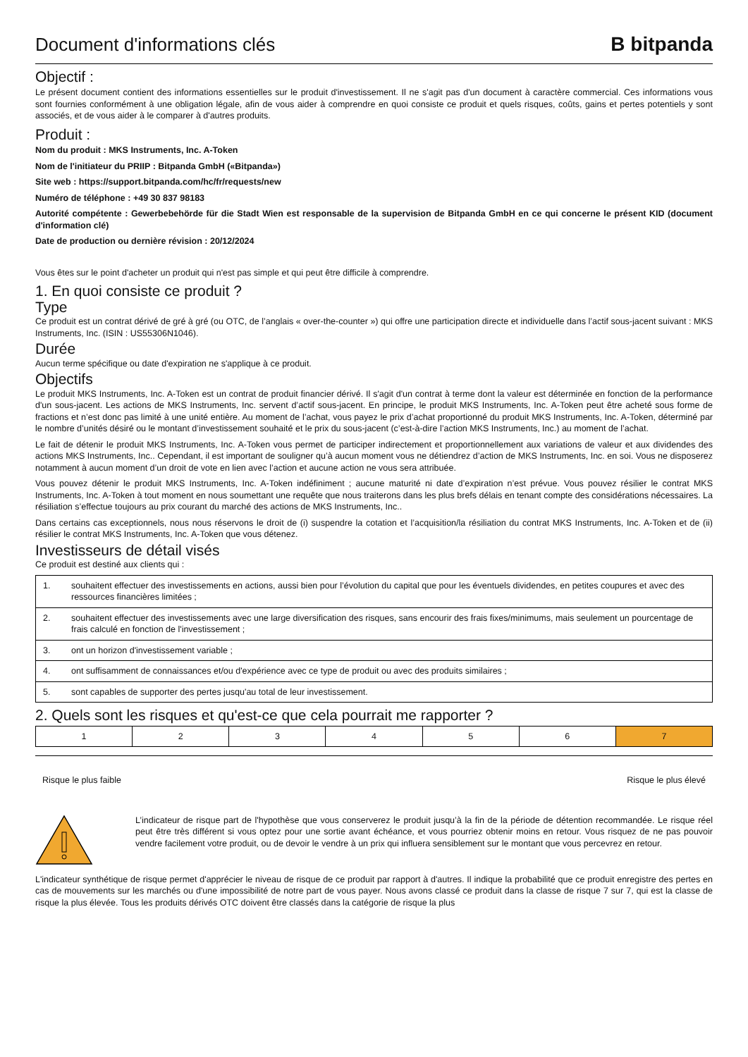Document d'informations clés
B bitpanda
Objectif :
Le présent document contient des informations essentielles sur le produit d'investissement. Il ne s'agit pas d'un document à caractère commercial. Ces informations vous sont fournies conformément à une obligation légale, afin de vous aider à comprendre en quoi consiste ce produit et quels risques, coûts, gains et pertes potentiels y sont associés, et de vous aider à le comparer à d'autres produits.
Produit :
Nom du produit : MKS Instruments, Inc. A-Token
Nom de l'initiateur du PRIIP : Bitpanda GmbH («Bitpanda»)
Site web : https://support.bitpanda.com/hc/fr/requests/new
Numéro de téléphone : +49 30 837 98183
Autorité compétente : Gewerbebehörde für die Stadt Wien est responsable de la supervision de Bitpanda GmbH en ce qui concerne le présent KID (document d'information clé)
Date de production ou dernière révision : 20/12/2024
Vous êtes sur le point d'acheter un produit qui n'est pas simple et qui peut être difficile à comprendre.
1. En quoi consiste ce produit ?
Type
Ce produit est un contrat dérivé de gré à gré (ou OTC, de l’anglais « over-the-counter ») qui offre une participation directe et individuelle dans l’actif sous-jacent suivant : MKS Instruments, Inc. (ISIN : US55306N1046).
Durée
Aucun terme spécifique ou date d'expiration ne s'applique à ce produit.
Objectifs
Le produit MKS Instruments, Inc. A-Token est un contrat de produit financier dérivé. Il s'agit d'un contrat à terme dont la valeur est déterminée en fonction de la performance d'un sous-jacent. Les actions de MKS Instruments, Inc. servent d’actif sous-jacent. En principe, le produit MKS Instruments, Inc. A-Token peut être acheté sous forme de fractions et n’est donc pas limité à une unité entière. Au moment de l’achat, vous payez le prix d’achat proportionné du produit MKS Instruments, Inc. A-Token, déterminé par le nombre d’unités désiré ou le montant d’investissement souhaité et le prix du sous-jacent (c’est-à-dire l’action MKS Instruments, Inc.) au moment de l’achat.
Le fait de détenir le produit MKS Instruments, Inc. A-Token vous permet de participer indirectement et proportionnellement aux variations de valeur et aux dividendes des actions MKS Instruments, Inc.. Cependant, il est important de souligner qu’à aucun moment vous ne détiendrez d’action de MKS Instruments, Inc. en soi. Vous ne disposerez notamment à aucun moment d’un droit de vote en lien avec l’action et aucune action ne vous sera attribuée.
Vous pouvez détenir le produit MKS Instruments, Inc. A-Token indéfiniment ; aucune maturité ni date d’expiration n’est prévue. Vous pouvez résilier le contrat MKS Instruments, Inc. A-Token à tout moment en nous soumettant une requête que nous traiterons dans les plus brefs délais en tenant compte des considérations nécessaires. La résiliation s’effectue toujours au prix courant du marché des actions de MKS Instruments, Inc..
Dans certains cas exceptionnels, nous nous réservons le droit de (i) suspendre la cotation et l’acquisition/la résiliation du contrat MKS Instruments, Inc. A-Token et de (ii) résilier le contrat MKS Instruments, Inc. A-Token que vous détenez.
Investisseurs de détail visés
Ce produit est destiné aux clients qui :
| 1. | souhaitent effectuer des investissements en actions, aussi bien pour l’évolution du capital que pour les éventuels dividendes, en petites coupures et avec des ressources financières limitées ; |
| 2. | souhaitent effectuer des investissements avec une large diversification des risques, sans encourir des frais fixes/minimums, mais seulement un pourcentage de frais calculé en fonction de l'investissement ; |
| 3. | ont un horizon d'investissement variable ; |
| 4. | ont suffisamment de connaissances et/ou d'expérience avec ce type de produit ou avec des produits similaires ; |
| 5. | sont capables de supporter des pertes jusqu'au total de leur investissement. |
2. Quels sont les risques et qu'est-ce que cela pourrait me rapporter ?
| 1 | 2 | 3 | 4 | 5 | 6 | 7 |
Risque le plus faible Risque le plus élevé
L’indicateur de risque part de l'hypothèse que vous conserverez le produit jusqu’à la fin de la période de détention recommandée. Le risque réel peut être très différent si vous optez pour une sortie avant échéance, et vous pourriez obtenir moins en retour. Vous risquez de ne pas pouvoir vendre facilement votre produit, ou de devoir le vendre à un prix qui influera sensiblement sur le montant que vous percevrez en retour.
L'indicateur synthétique de risque permet d'apprécier le niveau de risque de ce produit par rapport à d'autres. Il indique la probabilité que ce produit enregistre des pertes en cas de mouvements sur les marchés ou d'une impossibilité de notre part de vous payer. Nous avons classé ce produit dans la classe de risque 7 sur 7, qui est la classe de risque la plus élevée. Tous les produits dérivés OTC doivent être classés dans la catégorie de risque la plus